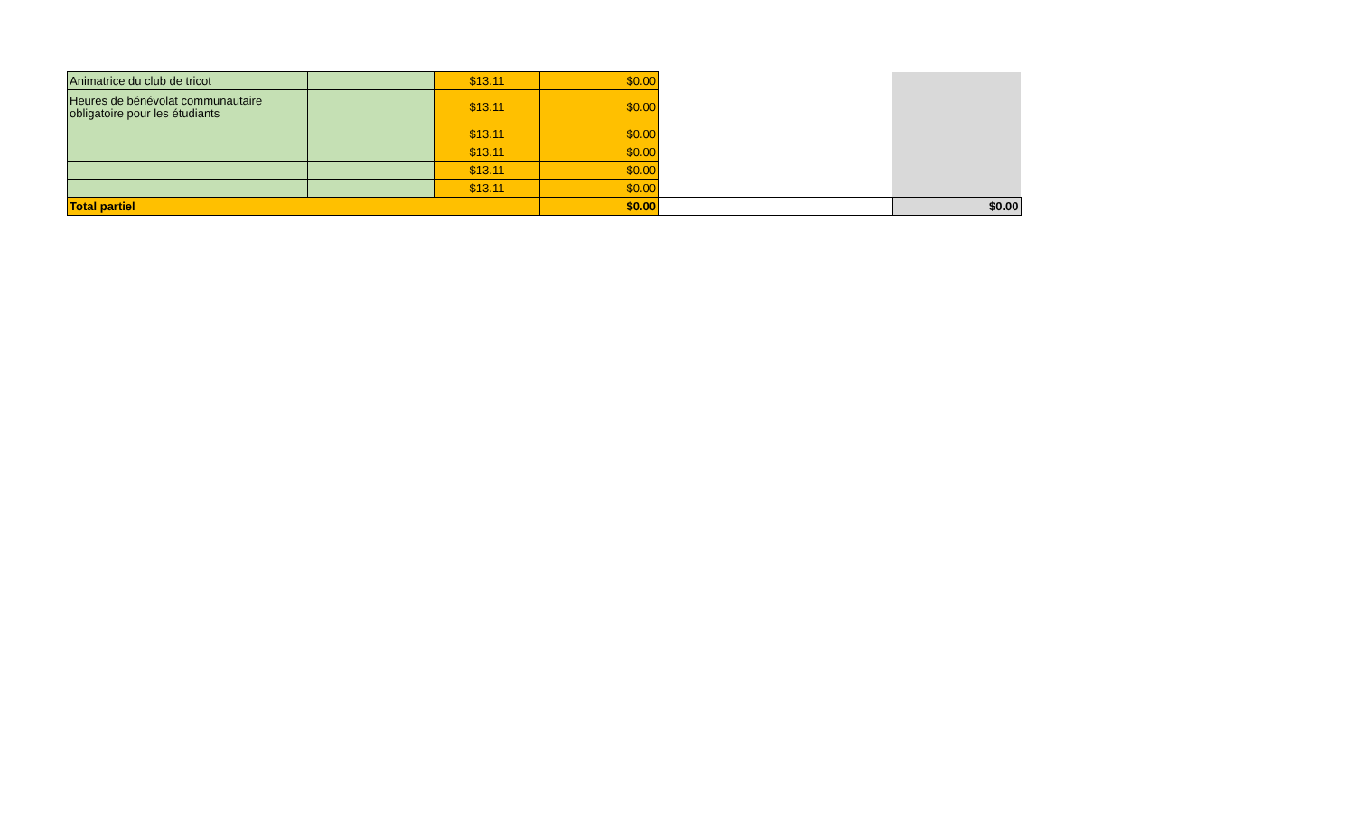| Animatrice du club de tricot | | $13.11 | $0.00 | | |
| Heures de bénévolat communautaire obligatoire pour les étudiants | | $13.11 | $0.00 | | |
| | | $13.11 | $0.00 | | |
| | | $13.11 | $0.00 | | |
| | | $13.11 | $0.00 | | |
| | | $13.11 | $0.00 | | |
| Total partiel | | | $0.00 | | $0.00 |